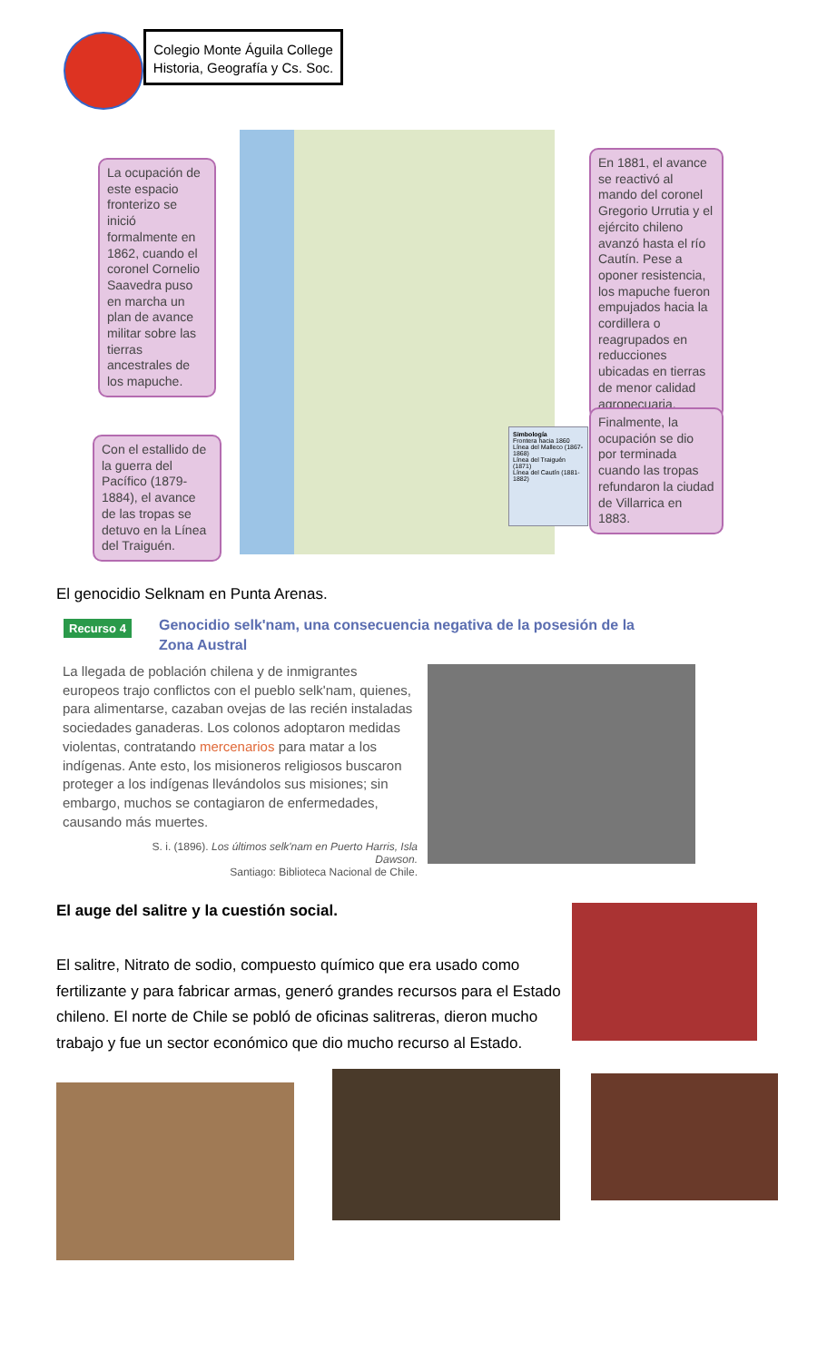Colegio Monte Águila College
Historia, Geografía y Cs. Soc.
Simbología
Frontera hacia 1860
Línea del Malleco (1867-1868)
Línea del Traiguén (1871)
Línea del Cautín (1881-1882)
La ocupación de este espacio fronterizo se inició formalmente en 1862, cuando el coronel Cornelio Saavedra puso en marcha un plan de avance militar sobre las tierras ancestrales de los mapuche.
Con el estallido de la guerra del Pacífico (1879-1884), el avance de las tropas se detuvo en la Línea del Traiguén.
En 1881, el avance se reactivó al mando del coronel Gregorio Urrutia y el ejército chileno avanzó hasta el río Cautín. Pese a oponer resistencia, los mapuche fueron empujados hacia la cordillera o reagrupados en reducciones ubicadas en tierras de menor calidad agropecuaria.
Finalmente, la ocupación se dio por terminada cuando las tropas refundaron la ciudad de Villarrica en 1883.
El genocidio Selknam en Punta Arenas.
Recurso 4
Genocidio selk'nam, una consecuencia negativa de la posesión de la Zona Austral
La llegada de población chilena y de inmigrantes europeos trajo conflictos con el pueblo selk'nam, quienes, para alimentarse, cazaban ovejas de las recién instaladas sociedades ganaderas. Los colonos adoptaron medidas violentas, contratando mercenarios para matar a los indígenas. Ante esto, los misioneros religiosos buscaron proteger a los indígenas llevándolos sus misiones; sin embargo, muchos se contagiaron de enfermedades, causando más muertes.
S. i. (1896). Los últimos selk'nam en Puerto Harris, Isla Dawson.
Santiago: Biblioteca Nacional de Chile.
El auge del salitre y la cuestión social.
El salitre, Nitrato de sodio, compuesto químico que era usado como fertilizante y para fabricar armas, generó grandes recursos para el Estado chileno. El norte de Chile se pobló de oficinas salitreras, dieron mucho trabajo y fue un sector económico que dio mucho recurso al Estado.